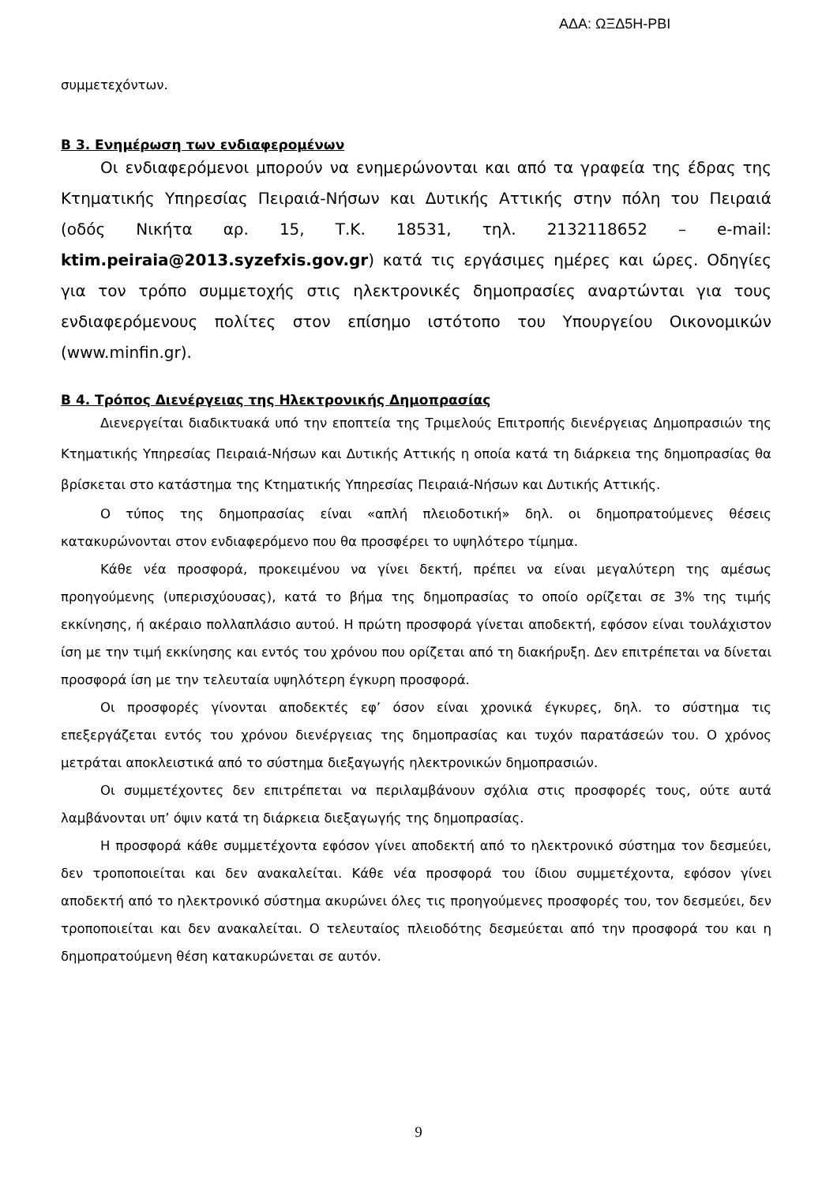ΑΔΑ: ΩΞΔ5Η-ΡΒΙ
συμμετεχόντων.
Β 3. Ενημέρωση των ενδιαφερομένων
Οι ενδιαφερόμενοι μπορούν να ενημερώνονται και από τα γραφεία της έδρας της Κτηματικής Υπηρεσίας Πειραιά-Νήσων και Δυτικής Αττικής στην πόλη του Πειραιά (οδός Νικήτα αρ. 15, Τ.Κ. 18531, τηλ. 2132118652 – e-mail: ktim.peiraia@2013.syzefxis.gov.gr) κατά τις εργάσιμες ημέρες και ώρες. Οδηγίες για τον τρόπο συμμετοχής στις ηλεκτρονικές δημοπρασίες αναρτώνται για τους ενδιαφερόμενους πολίτες στον επίσημο ιστότοπο του Υπουργείου Οικονομικών (www.minfin.gr).
Β 4. Τρόπος Διενέργειας της Ηλεκτρονικής Δημοπρασίας
Διενεργείται διαδικτυακά υπό την εποπτεία της Τριμελούς Επιτροπής διενέργειας Δημοπρασιών της Κτηματικής Υπηρεσίας Πειραιά-Νήσων και Δυτικής Αττικής η οποία κατά τη διάρκεια της δημοπρασίας θα βρίσκεται στο κατάστημα της Κτηματικής Υπηρεσίας Πειραιά-Νήσων και Δυτικής Αττικής.
Ο τύπος της δημοπρασίας είναι «απλή πλειοδοτική» δηλ. οι δημοπρατούμενες θέσεις κατακυρώνονται στον ενδιαφερόμενο που θα προσφέρει το υψηλότερο τίμημα.
Κάθε νέα προσφορά, προκειμένου να γίνει δεκτή, πρέπει να είναι μεγαλύτερη της αμέσως προηγούμενης (υπερισχύουσας), κατά το βήμα της δημοπρασίας το οποίο ορίζεται σε 3% της τιμής εκκίνησης, ή ακέραιο πολλαπλάσιο αυτού. Η πρώτη προσφορά γίνεται αποδεκτή, εφόσον είναι τουλάχιστον ίση με την τιμή εκκίνησης και εντός του χρόνου που ορίζεται από τη διακήρυξη. Δεν επιτρέπεται να δίνεται προσφορά ίση με την τελευταία υψηλότερη έγκυρη προσφορά.
Οι προσφορές γίνονται αποδεκτές εφ’ όσον είναι χρονικά έγκυρες, δηλ. το σύστημα τις επεξεργάζεται εντός του χρόνου διενέργειας της δημοπρασίας και τυχόν παρατάσεών του. Ο χρόνος μετράται αποκλειστικά από το σύστημα διεξαγωγής ηλεκτρονικών δημοπρασιών.
Οι συμμετέχοντες δεν επιτρέπεται να περιλαμβάνουν σχόλια στις προσφορές τους, ούτε αυτά λαμβάνονται υπ’ όψιν κατά τη διάρκεια διεξαγωγής της δημοπρασίας.
Η προσφορά κάθε συμμετέχοντα εφόσον γίνει αποδεκτή από το ηλεκτρονικό σύστημα τον δεσμεύει, δεν τροποποιείται και δεν ανακαλείται. Κάθε νέα προσφορά του ίδιου συμμετέχοντα, εφόσον γίνει αποδεκτή από το ηλεκτρονικό σύστημα ακυρώνει όλες τις προηγούμενες προσφορές του, τον δεσμεύει, δεν τροποποιείται και δεν ανακαλείται. Ο τελευταίος πλειοδότης δεσμεύεται από την προσφορά του και η δημοπρατούμενη θέση κατακυρώνεται σε αυτόν.
9